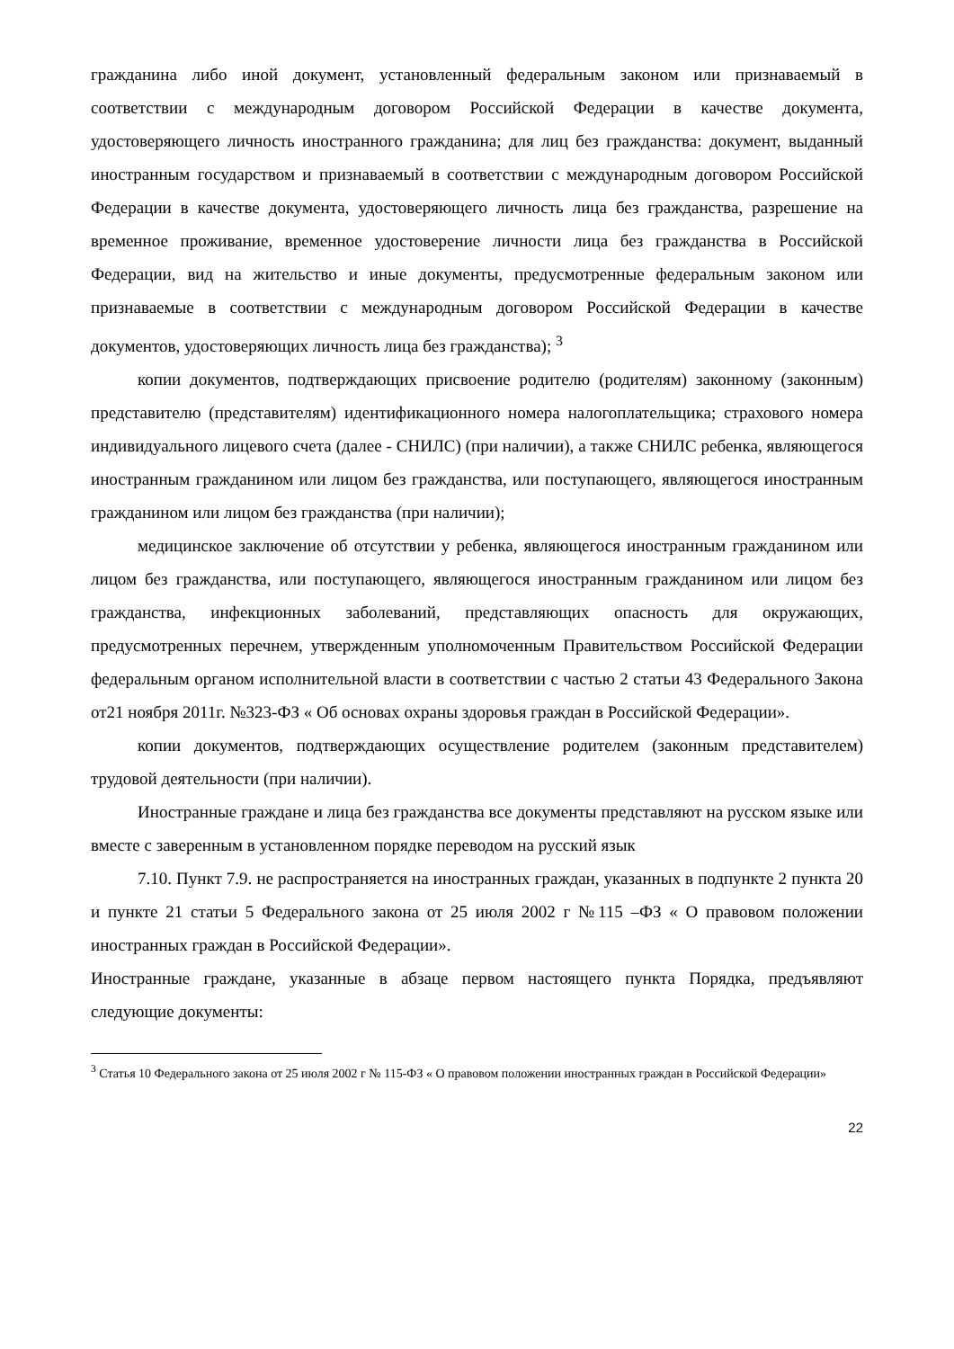гражданина либо иной документ, установленный федеральным законом или признаваемый в соответствии с международным договором Российской Федерации в качестве документа, удостоверяющего личность иностранного гражданина; для лиц без гражданства: документ, выданный иностранным государством и признаваемый в соответствии с международным договором Российской Федерации в качестве документа, удостоверяющего личность лица без гражданства, разрешение на временное проживание, временное удостоверение личности лица без гражданства в Российской Федерации, вид на жительство и иные документы, предусмотренные федеральным законом или признаваемые в соответствии с международным договором Российской Федерации в качестве документов, удостоверяющих личность лица без гражданства); <sup>3</sup>
копии документов, подтверждающих присвоение родителю (родителям) законному (законным) представителю (представителям) идентификационного номера налогоплательщика; страхового номера индивидуального лицевого счета (далее - СНИЛС) (при наличии), а также СНИЛС ребенка, являющегося иностранным гражданином или лицом без гражданства, или поступающего, являющегося иностранным гражданином или лицом без гражданства (при наличии);
медицинское заключение об отсутствии у ребенка, являющегося иностранным гражданином или лицом без гражданства, или поступающего, являющегося иностранным гражданином или лицом без гражданства, инфекционных заболеваний, представляющих опасность для окружающих, предусмотренных перечнем, утвержденным уполномоченным Правительством Российской Федерации федеральным органом исполнительной власти в соответствии с частью 2 статьи 43 Федерального Закона от21 ноября 2011г. №323-ФЗ « Об основах охраны здоровья граждан в Российской Федерации».
копии документов, подтверждающих осуществление родителем (законным представителем) трудовой деятельности (при наличии).
Иностранные граждане и лица без гражданства все документы представляют на русском языке или вместе с заверенным в установленном порядке переводом на русский язык
7.10. Пункт 7.9. не распространяется на иностранных граждан, указанных в подпункте 2 пункта 20 и пункте 21 статьи 5 Федерального закона от 25 июля 2002 г №115 –ФЗ « О правовом положении иностранных граждан в Российской Федерации».
Иностранные граждане, указанные в абзаце первом настоящего пункта Порядка, предъявляют следующие документы:
<sup>3</sup> Статья 10 Федерального закона от 25 июля 2002 г № 115-ФЗ « О правовом положении иностранных граждан в Российской Федерации»
22